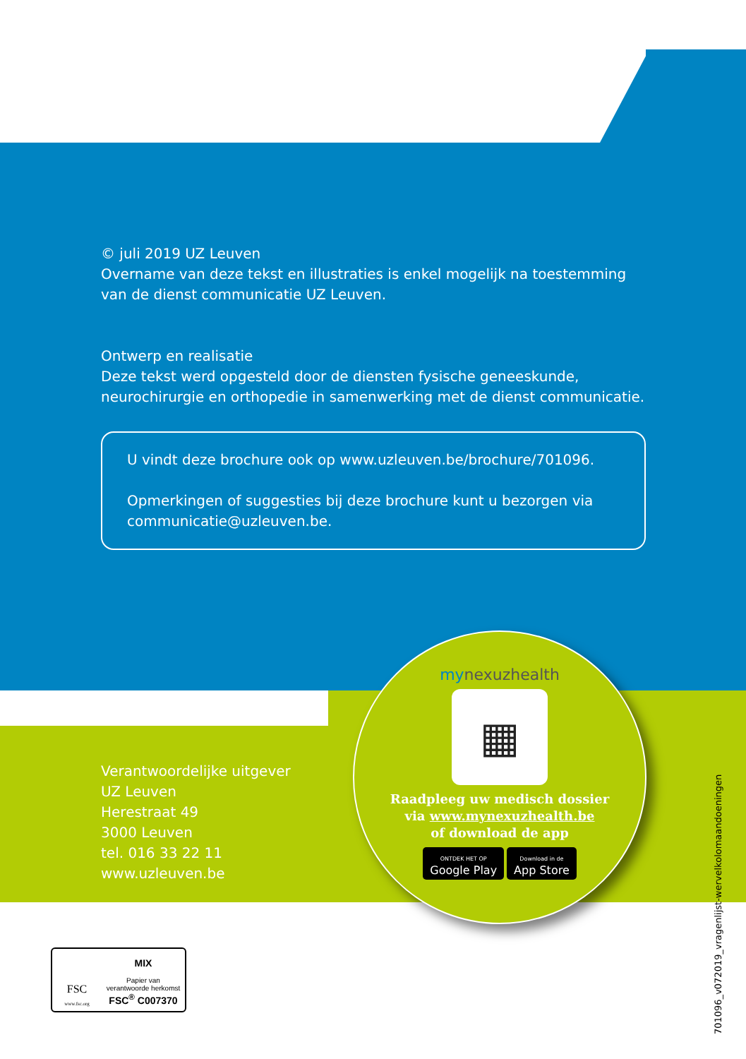© juli 2019 UZ Leuven
Overname van deze tekst en illustraties is enkel mogelijk na toestemming van de dienst communicatie UZ Leuven.
Ontwerp en realisatie
Deze tekst werd opgesteld door de diensten fysische geneeskunde, neurochirurgie en orthopedie in samenwerking met de dienst communicatie.
U vindt deze brochure ook op www.uzleuven.be/brochure/701096.
Opmerkingen of suggesties bij deze brochure kunt u bezorgen via communicatie@uzleuven.be.
Verantwoordelijke uitgever
UZ Leuven
Herestraat 49
3000 Leuven
tel. 016 33 22 11
www.uzleuven.be
mynexuzhealth
▦
Raadpleeg uw medisch dossier
via www.mynexuzhealth.be
of download de app
ONTDEK HET OP
Google Play Download in de
App Store
FSC
www.fsc.org
MIX
Papier van
verantwoorde herkomst
FSC<sup>®</sup> C007370
701096_v072019_vragenlijst-wervelkolomaandoeningen